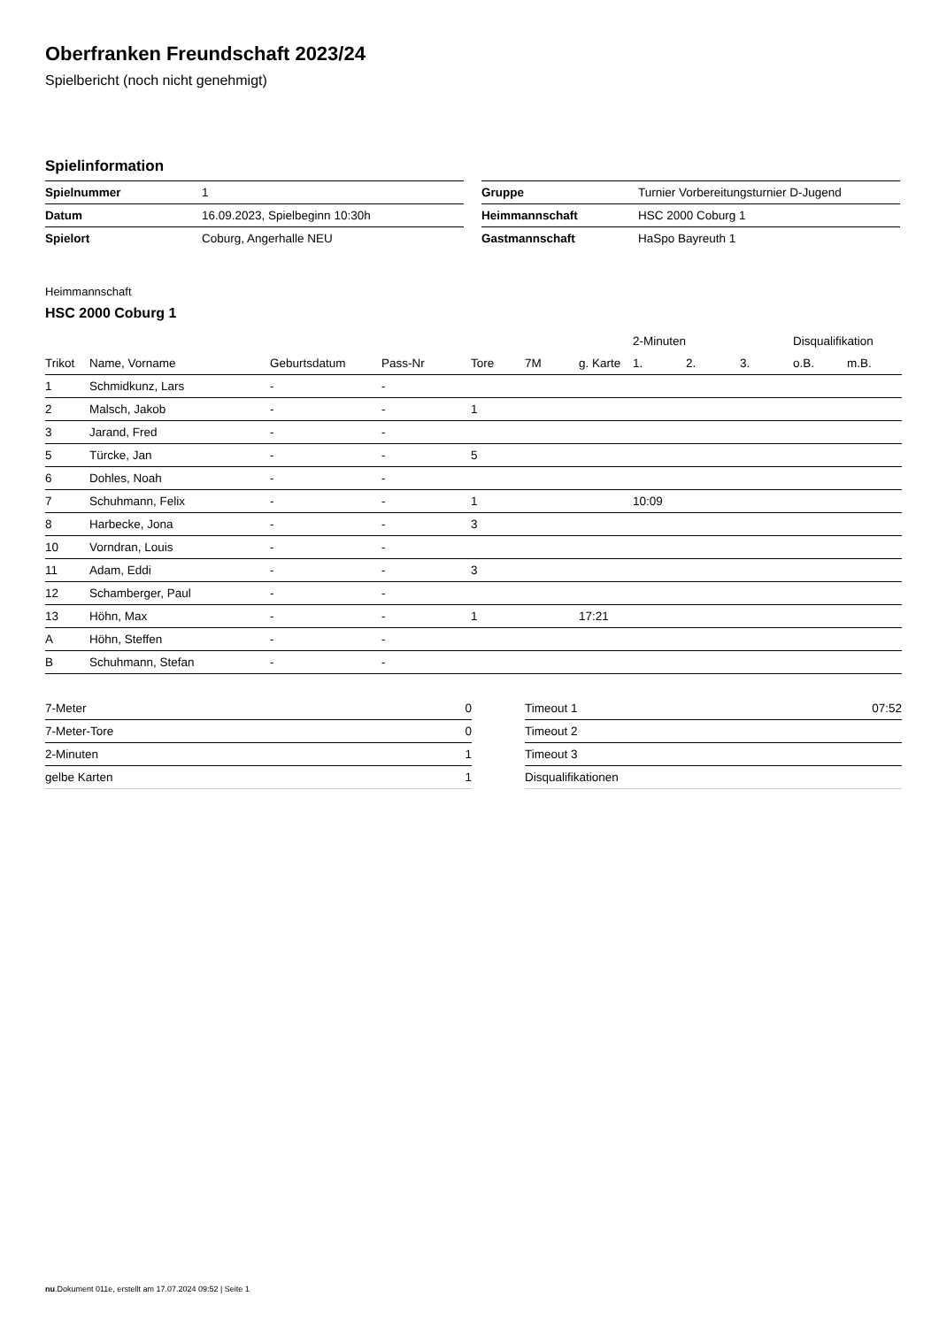Oberfranken Freundschaft 2023/24
Spielbericht (noch nicht genehmigt)
Spielinformation
| Spielnummer | 1 |
| Datum | 16.09.2023, Spielbeginn 10:30h |
| Spielort | Coburg, Angerhalle NEU |
| Gruppe | Turnier Vorbereitungsturnier D-Jugend |
| Heimmannschaft | HSC 2000 Coburg 1 |
| Gastmannschaft | HaSpo Bayreuth 1 |
Heimmannschaft
HSC 2000 Coburg 1
| | | | | | | | 2-Minuten | | | Disqualifikation | |
| --- | --- | --- | --- | --- | --- | --- | --- | --- | --- | --- | --- |
| Trikot | Name, Vorname | Geburtsdatum | Pass-Nr | Tore | 7M | g. Karte | 1. | 2. | 3. | o.B. | m.B. |
| 1 | Schmidkunz, Lars | - | - | | | | | | | | |
| 2 | Malsch, Jakob | - | - | 1 | | | | | | | |
| 3 | Jarand, Fred | - | - | | | | | | | | |
| 5 | Türcke, Jan | - | - | 5 | | | | | | | |
| 6 | Dohles, Noah | - | - | | | | | | | | |
| 7 | Schuhmann, Felix | - | - | 1 | | | 10:09 | | | | |
| 8 | Harbecke, Jona | - | - | 3 | | | | | | | |
| 10 | Vorndran, Louis | - | - | | | | | | | | |
| 11 | Adam, Eddi | - | - | 3 | | | | | | | |
| 12 | Schamberger, Paul | - | - | | | | | | | | |
| 13 | Höhn, Max | - | - | 1 | | 17:21 | | | | | |
| A | Höhn, Steffen | - | - | | | | | | | | |
| B | Schuhmann, Stefan | - | - | | | | | | | | |
| 7-Meter | 0 |
| 7-Meter-Tore | 0 |
| 2-Minuten | 1 |
| gelbe Karten | 1 |
| Timeout 1 | 07:52 |
| Timeout 2 | |
| Timeout 3 | |
| Disqualifikationen | |
nu.Dokument 011e, erstellt am 17.07.2024 09:52 | Seite 1